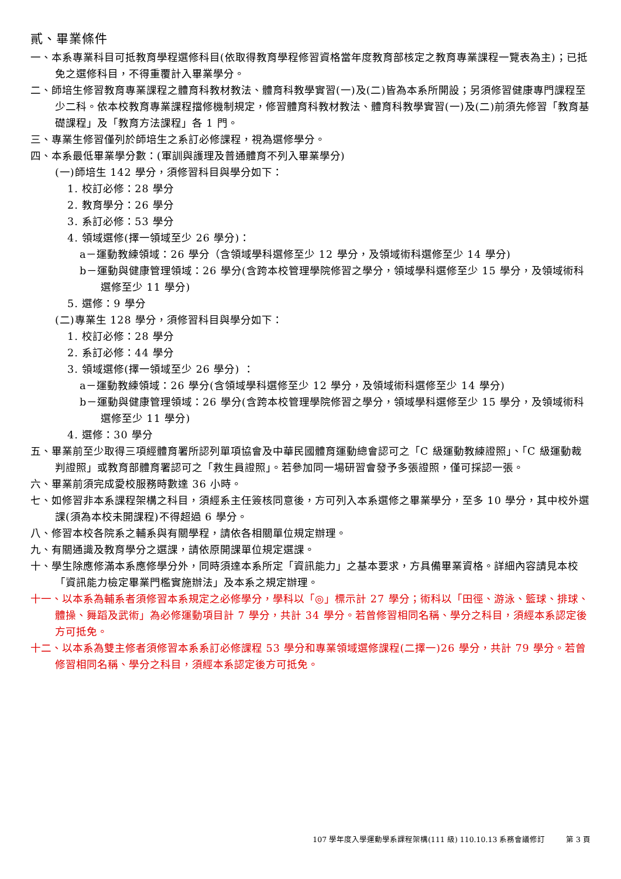貳、畢業條件
一、本系專業科目可抵教育學程選修科目(依取得教育學程修習資格當年度教育部核定之教育專業課程一覽表為主)；已抵免之選修科目，不得重覆計入畢業學分。
二、師培生修習教育專業課程之體育科教材教法、體育科教學實習(一)及(二)皆為本系所開設；另須修習健康專門課程至少二科。依本校教育專業課程擋修機制規定，修習體育科教材教法、體育科教學實習(一)及(二)前須先修習「教育基礎課程」及「教育方法課程」各 1 門。
三、專業生修習僅列於師培生之系訂必修課程，視為選修學分。
四、本系最低畢業學分數：(軍訓與護理及普通體育不列入畢業學分)
(一)師培生 142 學分，須修習科目與學分如下：
1. 校訂必修：28 學分
2. 教育學分：26 學分
3. 系訂必修：53 學分
4. 領域選修(擇一領域至少 26 學分)：
a－運動教練領域：26 學分（含領域學科選修至少 12 學分，及領域術科選修至少 14 學分)
b－運動與健康管理領域：26 學分(含跨本校管理學院修習之學分，領域學科選修至少 15 學分，及領域術科選修至少 11 學分)
5. 選修：9 學分
(二)專業生 128 學分，須修習科目與學分如下：
1. 校訂必修：28 學分
2. 系訂必修：44 學分
3. 領域選修(擇一領域至少 26 學分) ：
a－運動教練領域：26 學分(含領域學科選修至少 12 學分，及領域術科選修至少 14 學分)
b－運動與健康管理領域：26 學分(含跨本校管理學院修習之學分，領域學科選修至少 15 學分，及領域術科選修至少 11 學分)
4. 選修：30 學分
五、畢業前至少取得三項經體育署所認列單項協會及中華民國體育運動總會認可之「C 級運動教練證照」、「C 級運動裁判證照」或教育部體育署認可之「救生員證照」。若參加同一場研習會發予多張證照，僅可採認一張。
六、畢業前須完成愛校服務時數達 36 小時。
七、如修習非本系課程架構之科目，須經系主任簽核同意後，方可列入本系選修之畢業學分，至多 10 學分，其中校外選課(須為本校未開課程)不得超過 6 學分。
八、修習本校各院系之輔系與有關學程，請依各相關單位規定辦理。
九、有關通識及教育學分之選課，請依原開課單位規定選課。
十、學生除應修滿本系應修學分外，同時須達本系所定「資訊能力」之基本要求，方具備畢業資格。詳細內容請見本校「資訊能力檢定畢業門檻實施辦法」及本系之規定辦理。
十一、以本系為輔系者須修習本系規定之必修學分，學科以「◎」標示計 27 學分；術科以「田徑、游泳、籃球、排球、體操、舞蹈及武術」為必修運動項目計 7 學分，共計 34 學分。若曾修習相同名稱、學分之科目，須經本系認定後方可抵免。
十二、以本系為雙主修者須修習本系系訂必修課程 53 學分和專業領域選修課程(二擇一)26 學分，共計 79 學分。若曾修習相同名稱、學分之科目，須經本系認定後方可抵免。
107 學年度入學運動學系課程架構(111 級) 110.10.13 系務會議修訂 第 3 頁